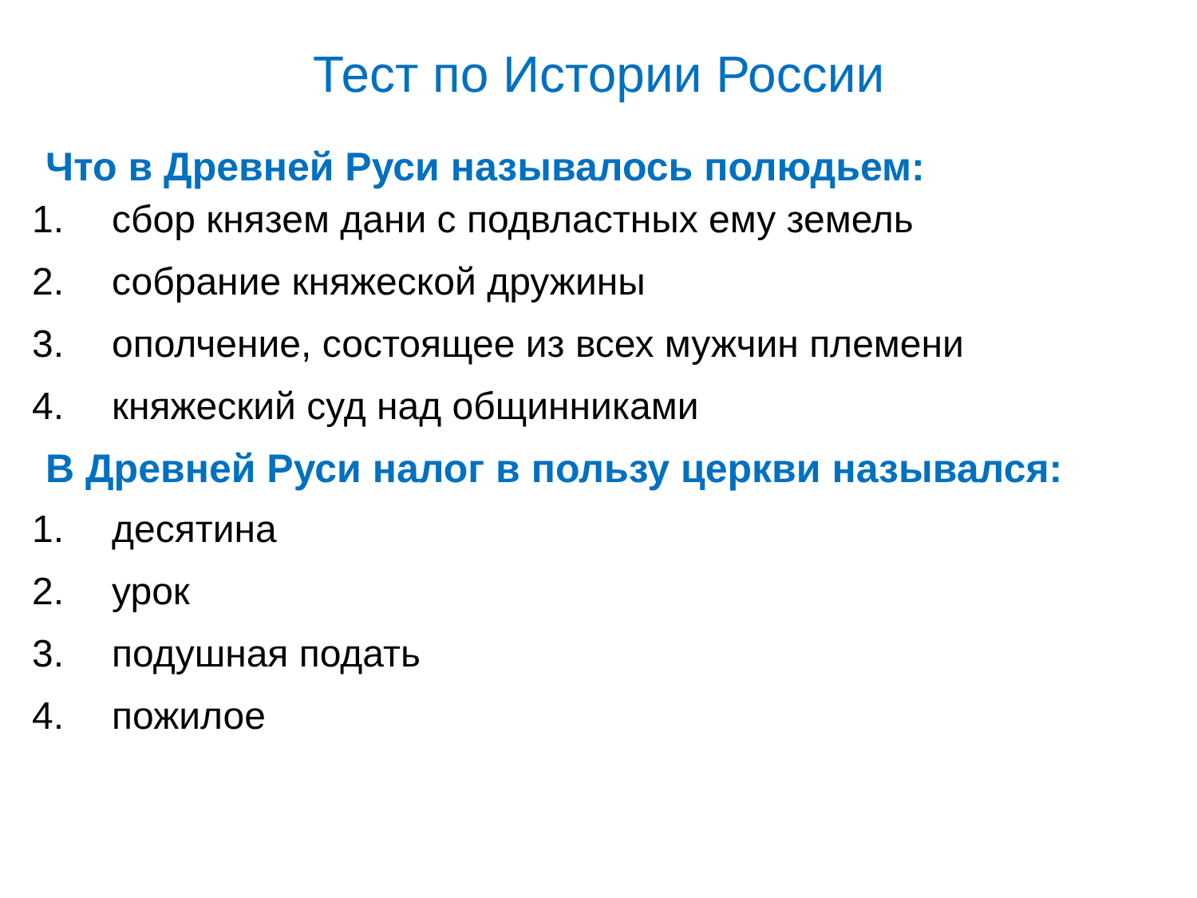Тест по Истории России
Что в Древней Руси называлось полюдьем:
1. сбор князем дани с подвластных ему земель
2. собрание княжеской дружины
3. ополчение, состоящее из всех мужчин племени
4. княжеский суд над общинниками
В Древней Руси налог в пользу церкви назывался:
1. десятина
2. урок
3. подушная подать
4. пожилое